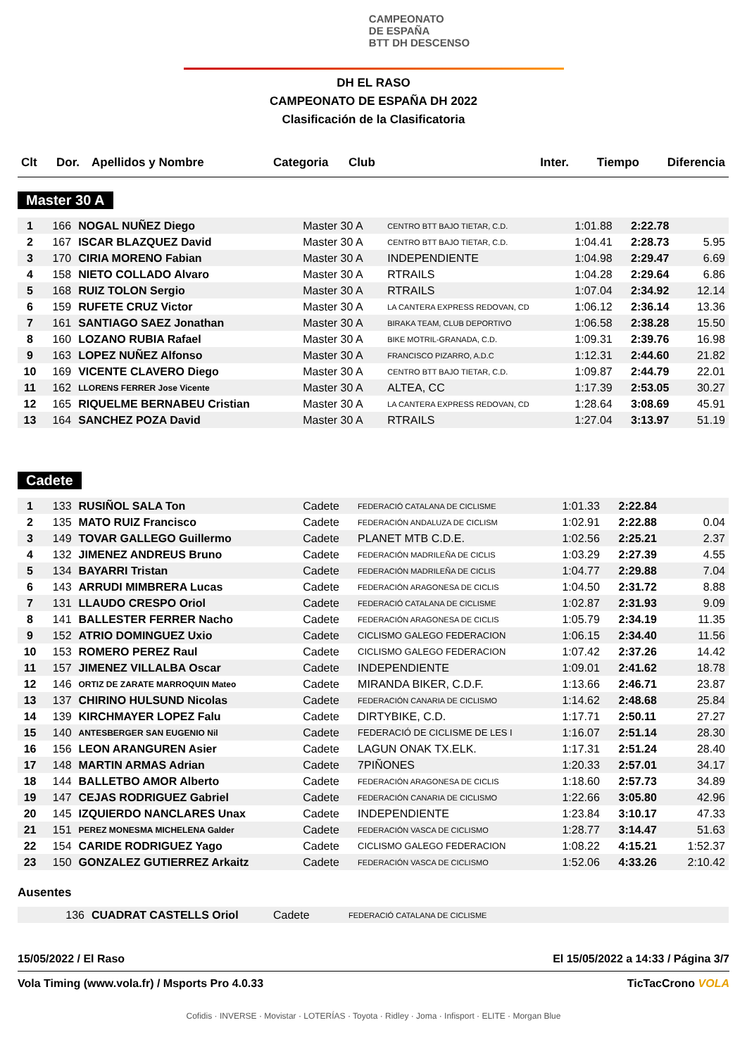CAMPEONATO
DE ESPAÑA
BTT DH DESCENSO
DH EL RASO
CAMPEONATO DE ESPAÑA DH 2022
Clasificación de la Clasificatoria
| Clt | Dor. | Apellidos y Nombre | Categoria | Club | Inter. | Tiempo | Diferencia |
| --- | --- | --- | --- | --- | --- | --- | --- |
Master 30 A
| 1 | 166 | NOGAL NUÑEZ Diego | Master 30 A | CENTRO BTT BAJO TIETAR, C.D. | 1:01.88 | 2:22.78 | |
| 2 | 167 | ISCAR BLAZQUEZ David | Master 30 A | CENTRO BTT BAJO TIETAR, C.D. | 1:04.41 | 2:28.73 | 5.95 |
| 3 | 170 | CIRIA MORENO Fabian | Master 30 A | INDEPENDIENTE | 1:04.98 | 2:29.47 | 6.69 |
| 4 | 158 | NIETO COLLADO Alvaro | Master 30 A | RTRAILS | 1:04.28 | 2:29.64 | 6.86 |
| 5 | 168 | RUIZ TOLON Sergio | Master 30 A | RTRAILS | 1:07.04 | 2:34.92 | 12.14 |
| 6 | 159 | RUFETE CRUZ Victor | Master 30 A | LA CANTERA EXPRESS REDOVAN, CD | 1:06.12 | 2:36.14 | 13.36 |
| 7 | 161 | SANTIAGO SAEZ Jonathan | Master 30 A | BIRAKA TEAM, CLUB DEPORTIVO | 1:06.58 | 2:38.28 | 15.50 |
| 8 | 160 | LOZANO RUBIA Rafael | Master 30 A | BIKE MOTRIL-GRANADA, C.D. | 1:09.31 | 2:39.76 | 16.98 |
| 9 | 163 | LOPEZ NUÑEZ Alfonso | Master 30 A | FRANCISCO PIZARRO, A.D.C | 1:12.31 | 2:44.60 | 21.82 |
| 10 | 169 | VICENTE CLAVERO Diego | Master 30 A | CENTRO BTT BAJO TIETAR, C.D. | 1:09.87 | 2:44.79 | 22.01 |
| 11 | 162 | LLORENS FERRER Jose Vicente | Master 30 A | ALTEA, CC | 1:17.39 | 2:53.05 | 30.27 |
| 12 | 165 | RIQUELME BERNABEU Cristian | Master 30 A | LA CANTERA EXPRESS REDOVAN, CD | 1:28.64 | 3:08.69 | 45.91 |
| 13 | 164 | SANCHEZ POZA David | Master 30 A | RTRAILS | 1:27.04 | 3:13.97 | 51.19 |
Cadete
| 1 | 133 | RUSIÑOL SALA Ton | Cadete | FEDERACIÓ CATALANA DE CICLISME | 1:01.33 | 2:22.84 | |
| 2 | 135 | MATO RUIZ Francisco | Cadete | FEDERACIÓN ANDALUZA DE CICLISM | 1:02.91 | 2:22.88 | 0.04 |
| 3 | 149 | TOVAR GALLEGO Guillermo | Cadete | PLANET MTB C.D.E. | 1:02.56 | 2:25.21 | 2.37 |
| 4 | 132 | JIMENEZ ANDREUS Bruno | Cadete | FEDERACIÓN MADRILEÑA DE CICLIS | 1:03.29 | 2:27.39 | 4.55 |
| 5 | 134 | BAYARRI Tristan | Cadete | FEDERACIÓN MADRILEÑA DE CICLIS | 1:04.77 | 2:29.88 | 7.04 |
| 6 | 143 | ARRUDI MIMBRERA Lucas | Cadete | FEDERACIÓN ARAGONESA DE CICLIS | 1:04.50 | 2:31.72 | 8.88 |
| 7 | 131 | LLAUDO CRESPO Oriol | Cadete | FEDERACIÓ CATALANA DE CICLISME | 1:02.87 | 2:31.93 | 9.09 |
| 8 | 141 | BALLESTER FERRER Nacho | Cadete | FEDERACIÓN ARAGONESA DE CICLIS | 1:05.79 | 2:34.19 | 11.35 |
| 9 | 152 | ATRIO DOMINGUEZ Uxio | Cadete | CICLISMO GALEGO FEDERACION | 1:06.15 | 2:34.40 | 11.56 |
| 10 | 153 | ROMERO PEREZ Raul | Cadete | CICLISMO GALEGO FEDERACION | 1:07.42 | 2:37.26 | 14.42 |
| 11 | 157 | JIMENEZ VILLALBA Oscar | Cadete | INDEPENDIENTE | 1:09.01 | 2:41.62 | 18.78 |
| 12 | 146 | ORTIZ DE ZARATE MARROQUIN Mateo | Cadete | MIRANDA BIKER, C.D.F. | 1:13.66 | 2:46.71 | 23.87 |
| 13 | 137 | CHIRINO HULSUND Nicolas | Cadete | FEDERACIÓN CANARIA DE CICLISMO | 1:14.62 | 2:48.68 | 25.84 |
| 14 | 139 | KIRCHMAYER LOPEZ Falu | Cadete | DIRTYBIKE, C.D. | 1:17.71 | 2:50.11 | 27.27 |
| 15 | 140 | ANTESBERGER SAN EUGENIO Nil | Cadete | FEDERACIÓ DE CICLISME DE LES I | 1:16.07 | 2:51.14 | 28.30 |
| 16 | 156 | LEON ARANGUREN Asier | Cadete | LAGUN ONAK TX.ELK. | 1:17.31 | 2:51.24 | 28.40 |
| 17 | 148 | MARTIN ARMAS Adrian | Cadete | 7PIÑONES | 1:20.33 | 2:57.01 | 34.17 |
| 18 | 144 | BALLETBO AMOR Alberto | Cadete | FEDERACIÓN ARAGONESA DE CICLIS | 1:18.60 | 2:57.73 | 34.89 |
| 19 | 147 | CEJAS RODRIGUEZ Gabriel | Cadete | FEDERACIÓN CANARIA DE CICLISMO | 1:22.66 | 3:05.80 | 42.96 |
| 20 | 145 | IZQUIERDO NANCLARES Unax | Cadete | INDEPENDIENTE | 1:23.84 | 3:10.17 | 47.33 |
| 21 | 151 | PEREZ MONESMA MICHELENA Galder | Cadete | FEDERACIÓN VASCA DE CICLISMO | 1:28.77 | 3:14.47 | 51.63 |
| 22 | 154 | CARIDE RODRIGUEZ Yago | Cadete | CICLISMO GALEGO FEDERACION | 1:08.22 | 4:15.21 | 1:52.37 |
| 23 | 150 | GONZALEZ GUTIERREZ Arkaitz | Cadete | FEDERACIÓN VASCA DE CICLISMO | 1:52.06 | 4:33.26 | 2:10.42 |
Ausentes
| | 136 | CUADRAT CASTELLS Oriol | Cadete | FEDERACIÓ CATALANA DE CICLISME |
15/05/2022 / El Raso El 15/05/2022 a 14:33 / Página 3/7
Vola Timing (www.vola.fr) / Msports Pro 4.0.33 TicTacCrono VOLA
Cofidis · INVERSE · Movistar · LOTERÍAS · Toyota · Ridley · Joma · Infisport · ELITE · Morgan Blue